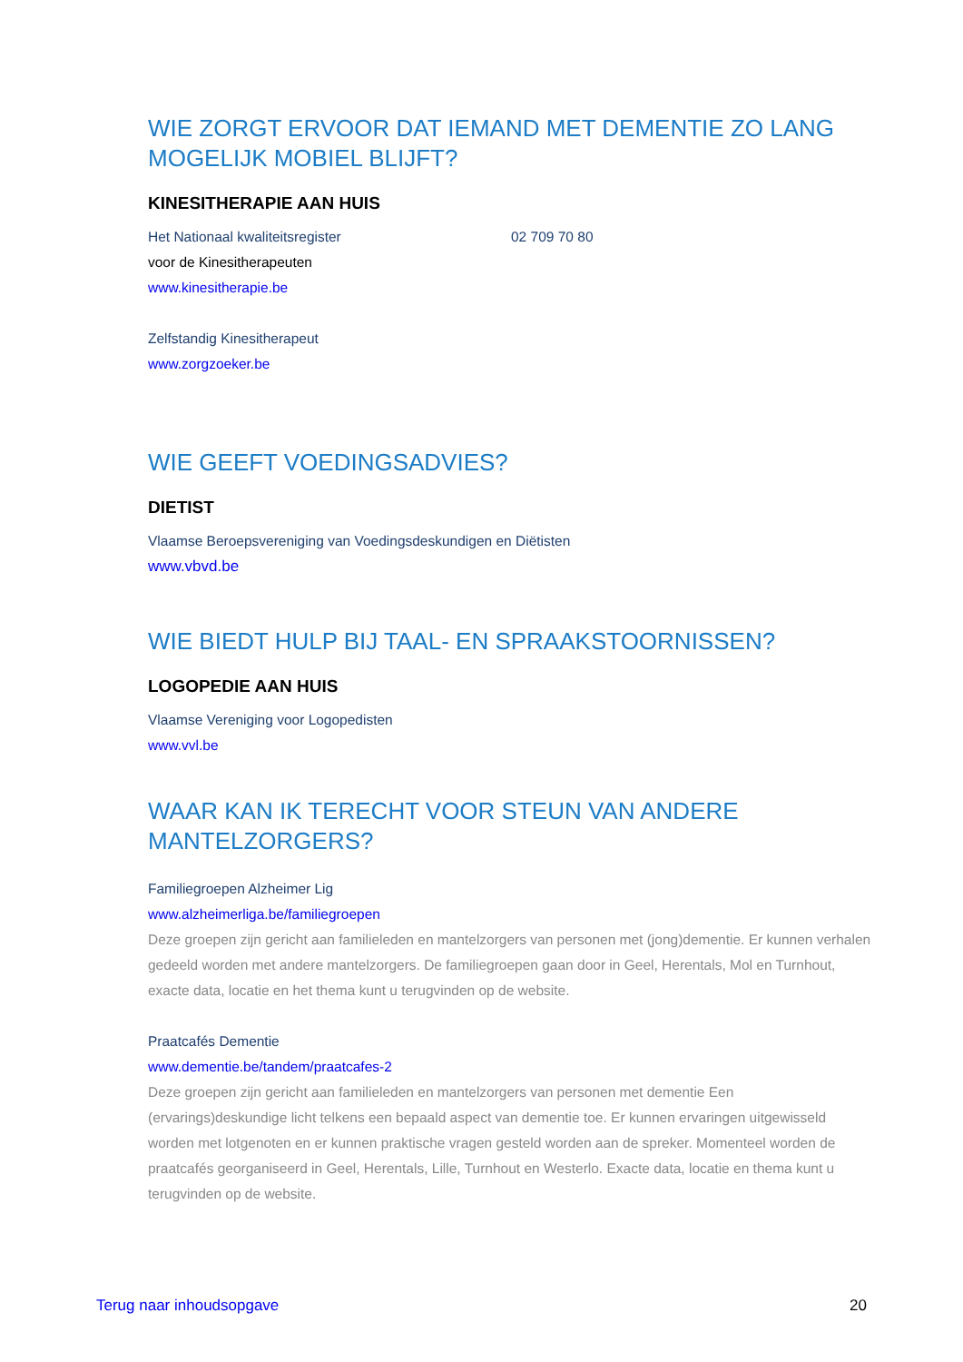WIE ZORGT ERVOOR DAT IEMAND MET DEMENTIE ZO LANG MOGELIJK MOBIEL BLIJFT?
KINESITHERAPIE AAN HUIS
Het Nationaal kwaliteitsregister 02 709 70 80
voor de Kinesitherapeuten
www.kinesitherapie.be
Zelfstandig Kinesitherapeut
www.zorgzoeker.be
WIE GEEFT VOEDINGSADVIES?
DIETIST
Vlaamse Beroepsvereniging van Voedingsdeskundigen en Diëtisten
www.vbvd.be
WIE BIEDT HULP BIJ TAAL- EN SPRAAKSTOORNISSEN?
LOGOPEDIE AAN HUIS
Vlaamse Vereniging voor Logopedisten
www.vvl.be
WAAR KAN IK TERECHT VOOR STEUN VAN ANDERE MANTELZORGERS?
Familiegroepen Alzheimer Lig
www.alzheimerliga.be/familiegroepen
Deze groepen zijn gericht aan familieleden en mantelzorgers van personen met (jong)dementie. Er kunnen verhalen gedeeld worden met andere mantelzorgers. De familiegroepen gaan door in Geel, Herentals, Mol en Turnhout, exacte data, locatie en het thema kunt u terugvinden op de website.
Praatcafés Dementie
www.dementie.be/tandem/praatcafes-2
Deze groepen zijn gericht aan familieleden en mantelzorgers van personen met dementie Een (ervarings)deskundige licht telkens een bepaald aspect van dementie toe. Er kunnen ervaringen uitgewisseld worden met lotgenoten en er kunnen praktische vragen gesteld worden aan de spreker. Momenteel worden de praatcafés georganiseerd in Geel, Herentals, Lille, Turnhout en Westerlo. Exacte data, locatie en thema kunt u terugvinden op de website.
Terug naar inhoudsopgave 20